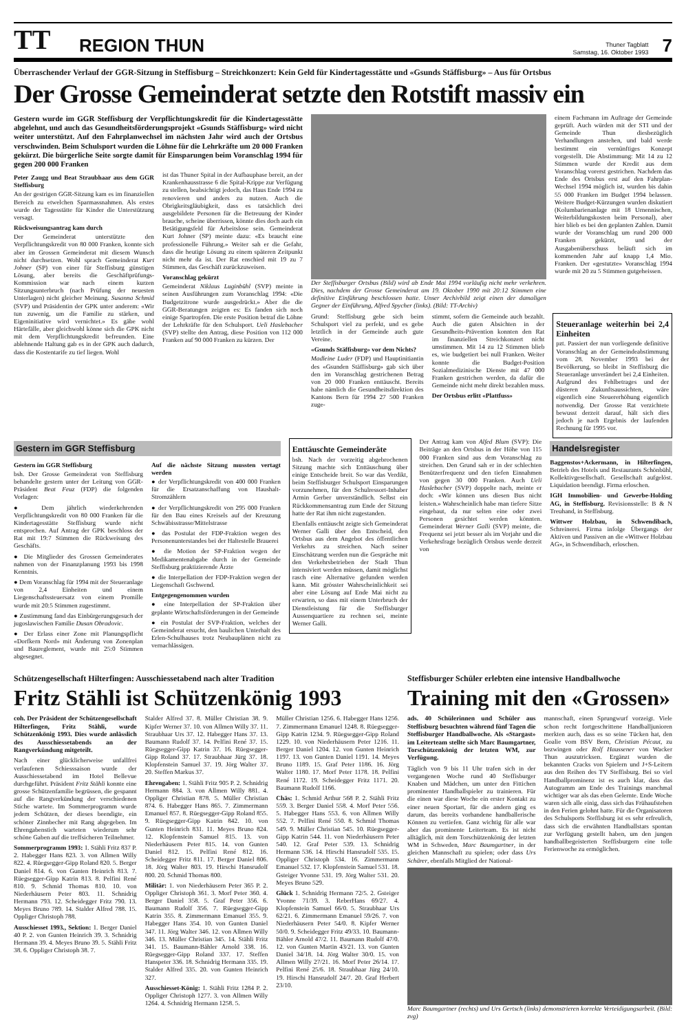TT
REGION THUN
Thuner Tagblatt
Samstag, 16. Oktober 1993
7
Überraschender Verlauf der GGR-Sitzung in Steffisburg – Streichkonzert: Kein Geld für Kindertagesstätte und «Gsunds Stäffisburg» – Aus für Ortsbus
Der Grosse Gemeinderat setzte den Rotstift massiv ein
Gestern wurde im GGR Steffisburg der Verpflichtungskredit für die Kindertagesstätte abgelehnt, und auch das Gesundheitsförderungsprojekt «Gsunds Stäffisburg» wird nicht weiter unterstützt. Auf den Fahrplanwechsel im nächsten Jahr wird auch der Ortsbus verschwinden. Beim Schulsport wurden die Löhne für die Lehrkräfte um 20 000 Franken gekürzt. Die bürgerliche Seite sorgte damit für Einsparungen beim Voranschlag 1994 für gegen 200 000 Franken
Peter Zaugg und Beat Straubhaar aus dem GGR Steffisburg
An der gestrigen GGR-Sitzung kam es im finanziellen Bereich zu etwelchen Sparmassnahmen. Als erstes wurde der Tagesstätte für Kinder die Unterstützung versagt.
Rückweisungsantrag kam durch
Der Gemeinderat unterstützte den Verpflichtungskredit von 80 000 Franken, konnte sich aber im Grossen Gemeinderat mit diesem Wunsch nicht durchsetzen. Wohl sprach Gemeinderat Kurt Johner (SP) von einer für Steffisburg günstigen Lösung, aber bereits die Geschäftprüfungs-Kommission war nach einem kurzen Sitzungsunterbruch (nach Prüfung der neuesten Unterlagen) nicht gleicher Meinung. Susanna Schmid (SVP) und Präsidentin der GPK unter anderem: «Wir tun zuwenig, um die Familie zu stärken, und Eigeninitiative wird vernichtet.» Es gäbe wohl Härtefälle, aber gleichwohl könne sich die GPK nicht mit dem Verpflichtungskredit befreunden. Eine ablehnende Haltung gab es in der GPK auch dadurch, dass die Kostentarife zu tief liegen. Wohl
ist das Thuner Spital in der Aufbauphase bereit, an der Krankenhausstrasse 6 die Spital-Krippe zur Verfügung zu stellen, beabsichtigt jedoch, das Haus Ende 1994 zu renovieren und anders zu nutzen. Auch die Obrigkeitsgläubigkeit, dass es tatsächlich drei ausgebildete Personen für die Betreuung der Kinder brauche, scheine überrissen, könnte dies doch auch ein Betätigungsfeld für Arbeitslose sein. Gemeinderat Kurt Johner (SP) meinte dazu: «Es braucht eine professionelle Führung.» Weiter sah er die Gefahr, dass die heutige Lösung zu einem späteren Zeitpunkt nicht mehr da ist. Der Rat enschied mit 19 zu 7 Stimmen, das Geschäft zurückzuweisen.
Voranschlag gekürzt
Gemeinderat Niklaus Luginbühl (SVP) meinte in seinen Ausführungen zum Voranschlag 1994: «Die Budgetzitrone wurde ausgedrückt.» Aber die die GGR-Beratungen zeigten es: Es fanden sich noch einige Spartropfen. Die erste Position betraf die Löhne der Lehrkräfte für den Schulsport. Ueli Haslebacher (SVP) stellte den Antrag, diese Position von 112 000 Franken auf 90 000 Franken zu kürzen. Der
Der Steffisburger Ortsbus (Bild) wird ab Ende Mai 1994 vorläufig nicht mehr verkehren. Dies, nachdem der Grosse Gemeinderat am 19. Oktober 1990 mit 20:12 Stimmen eine definitive Einführung beschlossen hatte. Unser Archivbild zeigt einen der damaligen Gegner der Einführung, Alfred Spycher (links). (Bild: TT-Archiv)
einem Fachmann im Auftrage der Gemeinde geprüft. Auch würden mit der STI und der Gemeinde Thun diesbezüglich Verhandlungen anstehen, und bald werde bestimmt ein vernünftiges Konzept vorgestellt. Die Abstimmung: Mit 14 zu 12 Stimmen wurde der Kredit aus dem Voranschlag vorerst gestrichen. Nachdem das Ende des Ortsbus erst auf den Fahrplan-Wechsel 1994 möglich ist, wurden bis dahin 55 000 Franken im Budget 1994 belassen. Weitere Budget-Kürzungen wurden diskutiert (Kolumbarienanlage mit 18 Urnennischen, Weiterbildungskosten beim Personal), aber hier blieb es bei den geplanten Zahlen. Damit wurde der Voranschlag um rund 200 000 Franken gekürzt, und der Ausgabenüberschuss beläuft sich im kommenden Jahr auf knapp 1,4 Mio. Franken. Der «gestutzte» Voranschlag 1994 wurde mit 20 zu 5 Stimmen gutgeheissen.
Grund: Steffisburg gebe sich beim Schulsport viel zu perfekt, und es gebe letztlich in der Gemeinde auch gute Vereine.
«Gsunds Stäffisburg» vor dem Nichts?
Madleine Luder (FDP) und Hauptinitiantin des «Gsunden Stäffisburg» gab sich über den im Voranschlag gestrichenen Betrag von 20 000 Franken enttäuscht. Bereits habe nämlich die Gesundheitsdirektion des Kantons Bern für 1994 27 500 Franken zuge-
stimmt, sofern die Gemeinde auch bezahlt. Auch die guten Absichten in der Gesundheits-Prävention konnten den Rat im finanziellen Streichkonzert nicht umstimmen. Mit 14 zu 12 Stimmen blieb es, wie budgetiert bei null Franken. Weiter konnte die Budget-Position Sozialmedizinische Dienste mit 47 000 Franken gestrichen werden, da dafür die Gemeinde nicht mehr direkt bezahlen muss.
Der Ortsbus erlitt «Plattfuss»
Steueranlage weiterhin bei 2,4 Einheiten
pzt. Passiert der nun vorliegende definitive Voranschlag an der Gemeindeabstimmung vom 28. November 1993 bei der Bevölkerung, so bleibt in Steffisburg die Steueranlage unverändert bei 2,4 Einheiten. Aufgrund des Fehlbetrages und der düsteren Zukunftsaussichten, wäre eigentlich eine Steuererhöhung eigentlich notwendig. Der Grosse Rat verzichtete bewusst derzeit darauf, hält sich dies jedoch je nach Ergebnis der laufenden Rechnung für 1995 vor.
Gestern im GGR Steffisburg
Gestern im GGR Steffisburg
bsh. Der Grosse Gemeinderat von Steffisburg behandelte gestern unter der Leitung von GGR-Präsident Beat Feuz (FDP) die folgenden Vorlagen:
● Dem jährlich wiederkehrenden Verpflichtungskredit von 80 000 Franken für die Kindertagesstätte Steffisburg wurde nicht entsprochen. Auf Antrag der GPK beschloss der Rat mit 19:7 Stimmen die Rückweisung des Geschäfts.
● Die Mitglieder des Grossen Gemeinderates nahmen von der Finanzplanung 1993 bis 1998 Kenntnis.
● Dem Voranschlag für 1994 mit der Steueranlage von 2,4 Einheiten und einem Liegenschaftssteuersatz von einem Promille wurde mit 20:5 Stimmen zugestimmt.
● Zustimmung fand das Einbürgerungsgesuch der jugoslawischen Familie Dusan Obradovic.
● Der Erlass einer Zone mit Planungspflicht «Dorfkern Nord» mit Änderung von Zonenplan und Baureglement, wurde mit 25:0 Stimmen abgesegnet.
Auf die nächste Sitzung mussten vertagt werden
● der Verpflichtungskredit von 400 000 Franken für die Ersatzanschaffung von Haushalt-Stromzählern
● der Verpflichtungskredit von 295 000 Franken für den Bau eines Kreisels auf der Kreuzung Schwäbisstrasse/Mittelstrasse
● das Postulat der FDP-Fraktion wegen des Personenunterstandes bei der Haltestelle Brauerei
● die Motion der SP-Fraktion wegen der Medikamentenabgabe durch in der Gemeinde Steffisburg praktizierende Ärzte
● die Interpellation der FDP-Fraktion wegen der Liegenschaft Gschwend.
Entgegengenommen wurden
● eine Interpellation der SP-Fraktion über geplante Wirtschaftsförderungen in der Gemeinde
● ein Postulat der SVP-Fraktion, welches der Gemeinderat ersucht, den baulichen Unterhalt des Erlen-Schulhauses trotz Neubauplänen nicht zu vernachlässigen.
Enttäuschte Gemeinderäte
bsh. Nach der vorzeitig abgebrochenen Sitzung machte sich Enttäuschung über einige Entscheide breit. So war das Verdikt, beim Steffisburger Schulsport Einsparungen vorzunehmen, für den Schulressort-Inhaber Armin Gerber unverständlich. Selbst ein Rückkommensantrag zum Ende der Sitzung hatte der Rat ihm nicht zugestanden.
Ebenfalls enttäuscht zeigte sich Gemeinderat Werner Galli über den Entscheid, den Ortsbus aus dem Angebot des öffentlichen Verkehrs zu streichen. Nach seiner Einschätzung werden nun die Gespräche mit den Verkehrsbetrieben der Stadt Thun intensiviert werden müssen, damit möglichst rasch eine Alternative gefunden werden kann. Mit grösster Wahrscheinlichkeit sei aber eine Lösung auf Ende Mai nicht zu erwarten, so dass mit einem Unterbruch der Dienstleistung für die Steffisburger Aussenquartiere zu rechnen sei, meinte Werner Galli.
Der Antrag kam von Alfed Blum (SVP): Die Beiträge an den Ortsbus in der Höhe von 115 000 Franken sind aus dem Voranschlag zu streichen. Den Grund sah er in der schlechten Benützerfrequenz und den tiefen Einnahmen von gegen 30 000 Franken. Auch Ueli Haslebacher (SVP) doppelte nach, meinte er doch: «Wir können uns diesen Bus nicht leisten.» Wahrscheinlich habe man tiefere Sitze eingebaut, da nur selten eine oder zwei Personen gesichtet werden könnten. Gemeinderat Werner Galli (SVP) meinte, die Frequenz sei jetzt besser als im Vorjahr und die Verkehrsfrage bezüglich Ortsbus werde derzeit von
Handelsregister
Baggenstos+Ackermann, in Hilterfingen, Betrieb des Hotels und Restaurants Schönbühl, Kollektivgesellschaft. Gesellschaft aufgelöst. Liquidation beendigt. Firma erloschen.
IGH Immobilien- und Gewerbe-Holding AG, in Steffisburg. Revisionsstelle: B & N Treuhand, in Steffisburg.
Wittwer Holzbau, in Schwendibach, Schreinerei. Firma infolge Übergangs der Aktiven und Passiven an die «Wittwer Holzbau AG», in Schwendibach, erloschen.
Schützengesellschaft Hilterfingen: Ausschiessetabend nach alter Tradition
Fritz Stähli ist Schützenkönig 1993
coh. Der Präsident der Schützengesellschaft Hilterfingen, Fritz Stähli, wurde Schützenkönig 1993. Dies wurde anlässlich des Ausschiessetabends an der Rangverkündung mitgeteilt.
Nach einer glücklicherweise unfallfrei verlaufenen Schiesssaison wurde der Ausschiessetabend im Hotel Bellevue durchgeführt. Präsident Fritz Stähli konnte eine grosse Schützenfamilie begrüssen, die gespannt auf die Rangverkündung der verschiedenen Stiche wartete. Im Sommerprogramm wurde jedem Schützen, der dieses beendigte, ein schöner Zinnbecher mit Rang abgegeben. Im Ehrengabenstich warteten wiederum sehr schöne Gaben auf die treffsicheren Teilnehmer.
Sommerprogramm 1993: 1. Stähli Fritz 837 P. 2. Habegger Hans 823. 3. von Allmen Willy 822. 4. Rüegsegger-Gipp Roland 820. 5. Berger Daniel 814. 6. von Gunten Heinrich 813. 7. Rüegsegger-Gipp Katrin 813. 8. Pelfini René 810. 9. Schmid Thomas 810. 10. von Niederhäusern Peter 803. 11. Schnidrig Hermann 793. 12. Scheidegger Fritz 790. 13. Meyes Bruno 789. 14. Stalder Alfred 788. 15. Oppliger Christoph 788.
Ausschiesset 1993., Sektion: 1. Berger Daniel 40 P. 2. von Gunten Heinrich 39. 3. Schnidrig Hermann 39. 4. Meyes Bruno 39. 5. Stähli Fritz 38. 6. Oppliger Christoph 38. 7.
Stalder Alfred 37. 8. Müller Christian 38. 9. Kipfer Werner 37. 10. von Allmen Willy 37. 11. Straubhaar Urs 37. 12. Habegger Hans 37. 13. Baumann Rudolf 37. 14. Pelfini René 37. 15. Rüegsegger-Gipp Katrin 37. 16. Rüegsegger-Gipp Roland 37. 17. Straubhaar Jürg 37. 18. Klopfenstein Samuel 37. 19. Jörg Walter 37. 20. Steffen Markus 37.
Ehrengaben: 1. Stähli Fritz 905 P. 2. Schnidrig Hermann 884. 3. von Allmen Willy 881. 4. Oppliger Christian 878. 5. Müller Christian 874. 6. Habegger Hans 865. 7. Zimmermann Emanuel 857. 8. Rüegsegger-Gipp Roland 855. 9. Rüegsegger-Gipp Katrin 842. 10. von Gunten Heinrich 831. 11. Meyes Bruno 824. 12. Klopfenstein Samuel 815. 13. von Niederhäusern Peter 815. 14. von Gunten Daniel 812. 15. Pelfini René 812. 16. Scheidegger Fritz 811. 17. Berger Daniel 806. 18. Jörg Walter 803. 19. Hirschi Hansrudolf 800. 20. Schmid Thomas 800.
Militär: 1. von Niederhäusern Peter 365 P. 2. Oppliger Christoph 361. 3. Morf Peter 360. 4. Berger Daniel 358. 5. Graf Peter 356. 6. Baumann Rudolf 356. 7. Rüegsegger-Gipp Katrin 355. 8. Zimmermann Emanuel 355. 9. Habegger Hans 354. 10. von Gunten Daniel 347. 11. Jörg Walter 346. 12. von Allmen Willy 346. 13. Müller Christian 345. 14. Stähli Fritz 341. 15. Baumann-Bähler Arnold 338. 16. Rüegsegger-Gipp Roland 337. 17. Steffen Hanspeter 336. 18. Schnidrig Hermann 335. 19. Stalder Alfred 335. 20. von Gunten Heinrich 327.
Ausschiesset-König: 1. Stähli Fritz 1284 P. 2. Oppliger Christoph 1277. 3. von Allmen Willy 1264. 4. Schnidrig Hermann 1258. 5.
Müller Christian 1256. 6. Habegger Hans 1256. 7. Zimmermann Emanuel 1248. 8. Rüegsegger-Gipp Katrin 1234. 9. Rüegsegger-Gipp Roland 1229. 10. von Niederhäusern Peter 1216. 11. Berger Daniel 1204. 12. von Gunten Heinrich 1197. 13. von Gunten Daniel 1191. 14. Meyes Bruno 1189. 15. Graf Peter 1186. 16. Jörg Walter 1180. 17. Morf Peter 1178. 18. Pelfini René 1172. 19. Scheidegger Fritz 1171. 20. Baumann Rudolf 1166.
Chäs: 1. Schmid Arthur 568 P. 2. Stähli Fritz 559. 3. Berger Daniel 558. 4. Morf Peter 556. 5. Habegger Hans 553. 6. von Allmen Willy 552. 7. Pelfini René 550. 8. Schmid Thomas 549. 9. Müller Christian 545. 10. Rüegsegger-Gipp Katrin 544. 11. von Niederhäusern Peter 540. 12. Graf Peter 539. 13. Schnidrig Hermann 536. 14. Hirschi Hansrudolf 535. 15. Oppliger Christoph 534. 16. Zimmermann Emanuel 532. 17. Klopfenstein Samuel 531. 18. Gsteiger Yvonne 531. 19. Jörg Walter 531. 20. Meyes Bruno 529.
Glück 1. Schnidrig Hermann 72/5. 2. Gsteiger Yvonne 71/39. 3. ReberHans 69/27. 4. Klopfenstein Samuel 66/0. 5. Straubhaar Urs 62/21. 6. Zimmermann Emanuel 59/26. 7. von Niederhäusern Peter 54/0. 8. Kipfer Werner 50/0. 9. Scheidegger Fritz 49/33. 10. Baumann-Bähler Arnold 47/2. 11. Baumann Rudolf 47/0. 12. von Gunten Martin 43/21. 13. von Gunten Daniel 34/18. 14. Jörg Walter 30/0. 15. von Allmen Willy 27/21. 16. Morf Peter 26/14. 17. Pelfini René 25/6. 18. Straubhaar Jürg 24/10. 19. Hirschi Hansrudolf 24/7. 20. Graf Herbert 23/10.
Steffisburger Schüler erlebten eine intensive Handballwoche
Training mit den «Grossen»
ads. 40 Schülerinnen und Schüler aus Steffisburg besuchten während fünf Tagen die Steffisburger Handballwoche. Als «Stargast» im Leiterteam stellte sich Marc Baumgartner, Torschützenkönig der letzten WM, zur Verfügung.
Täglich von 9 bis 11 Uhr trafen sich in der vergangenen Woche rund 40 Steffisburger Knaben und Mädchen, um unter den Fittichen prominenter Handballspieler zu trainieren. Für die einen war diese Woche ein erster Kontakt zu einer neuen Sportart, für die andern ging es darum, das bereits vorhandene handballerische Können zu vertiefen. Ganz wichtig für alle war aber das prominente Leiterteam. Es ist nicht alltäglich, mit dem Torschützenkönig der letzten WM in Schweden, Marc Baumgartner, in der gleichen Mannschaft zu spielen; oder dass Urs Schärer, ebenfalls Mitglied der National-
mannschaft, einen Sprungwurf vorzeigt. Viele schon recht fortgeschrittene Handballjunioren merkten auch, dass es so seine Tücken hat, den Goalie vom BSV Bern, Christian Pécaut, zu bezwingen oder Rolf Haussener von Wacker Thun auszutricksen. Ergänzt wurden die bekannten Cracks von Spielern und J+S-Leitern aus den Reihen des TV Steffisburg. Bei so viel Handballprominenz ist es auch klar, dass das Autogramm am Ende des Trainings manchmal wichtiger war als das eben Gelernte. Ende Woche waren sich alle einig, dass sich das Frühaufstehen in den Ferien gelohnt hatte. Für die Organisatoren des Schulsports Steffisburg ist es sehr erfreulich, dass sich die erwähnten Handballstars spontan zur Verfügung gestellt haben, um den jungen handballbegeisterten Steffisburgern eine tolle Ferienwoche zu ermöglichen.
Marc Baumgartner (rechts) und Urs Gertsch (links) demonstrieren korrekte Verteidigungsarbeit. (Bild: zvg)